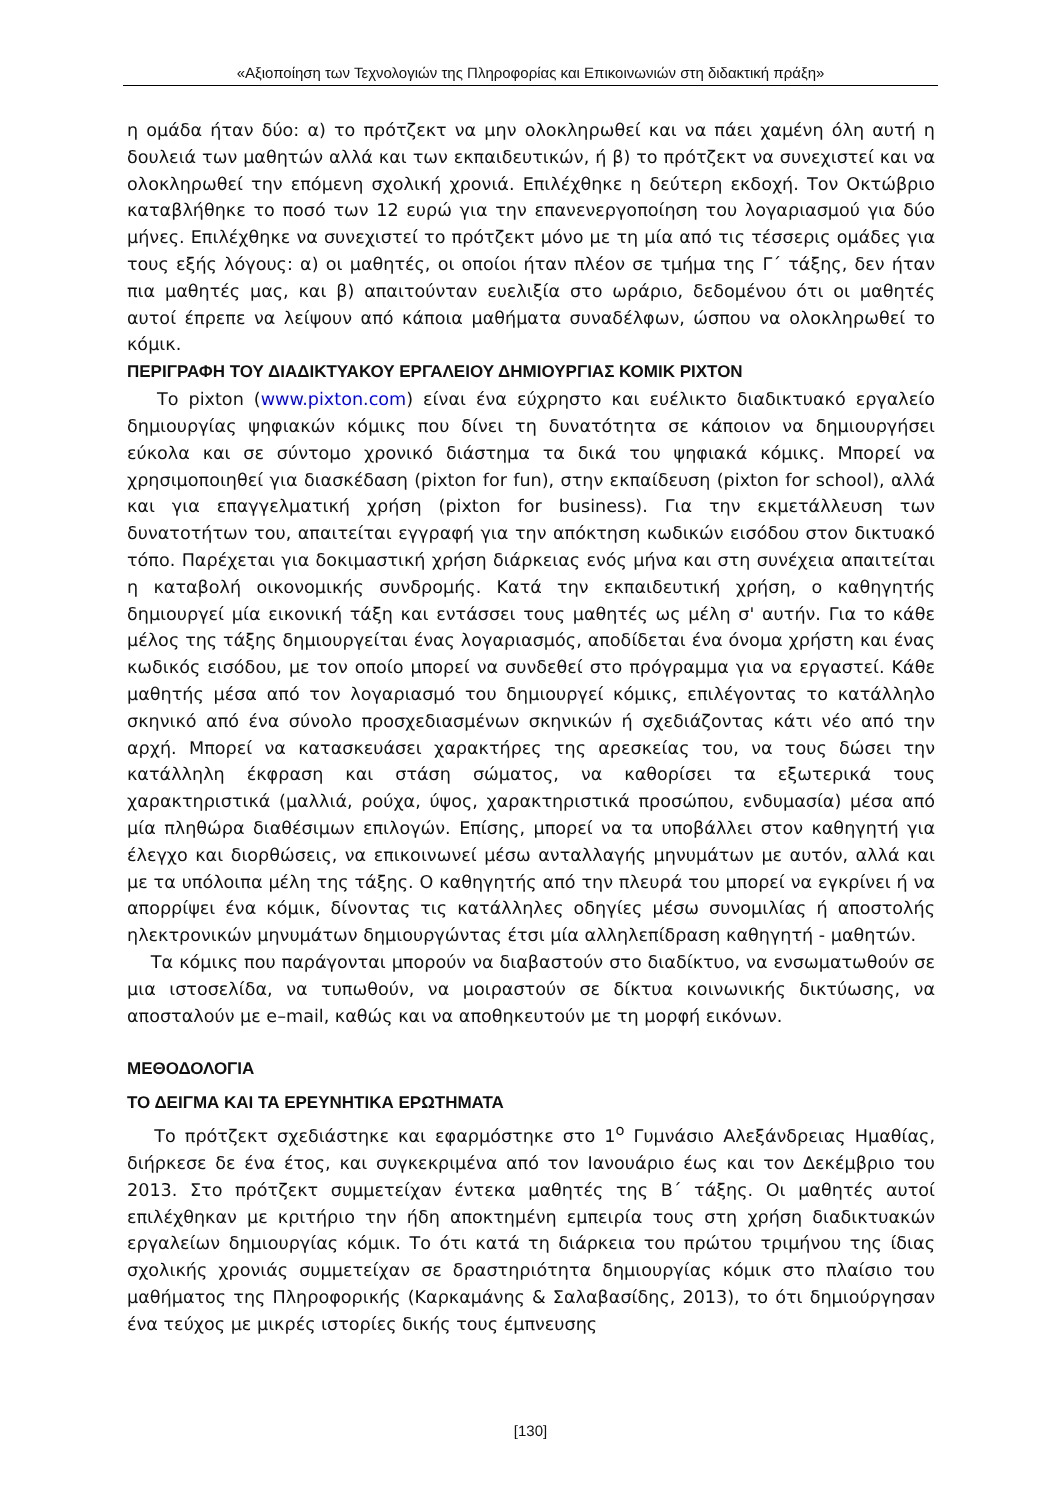«Αξιοποίηση των Τεχνολογιών της Πληροφορίας και Επικοινωνιών στη διδακτική πράξη»
η ομάδα ήταν δύο: α) το πρότζεκτ να μην ολοκληρωθεί και να πάει χαμένη όλη αυτή η δουλειά των μαθητών αλλά και των εκπαιδευτικών, ή β) το πρότζεκτ να συνεχιστεί και να ολοκληρωθεί την επόμενη σχολική χρονιά. Επιλέχθηκε η δεύτερη εκδοχή. Τον Οκτώβριο καταβλήθηκε το ποσό των 12 ευρώ για την επανενεργοποίηση του λογαριασμού για δύο μήνες. Επιλέχθηκε να συνεχιστεί το πρότζεκτ μόνο με τη μία από τις τέσσερις ομάδες για τους εξής λόγους: α) οι μαθητές, οι οποίοι ήταν πλέον σε τμήμα της Γ΄ τάξης, δεν ήταν πια μαθητές μας, και β) απαιτούνταν ευελιξία στο ωράριο, δεδομένου ότι οι μαθητές αυτοί έπρεπε να λείψουν από κάποια μαθήματα συναδέλφων, ώσπου να ολοκληρωθεί το κόμικ.
ΠΕΡΙΓΡΑΦΗ ΤΟΥ ΔΙΑΔΙΚΤΥΑΚΟΥ ΕΡΓΑΛΕΙΟΥ ΔΗΜΙΟΥΡΓΙΑΣ ΚΟΜΙΚ PIXTON
Το pixton (www.pixton.com) είναι ένα εύχρηστο και ευέλικτο διαδικτυακό εργαλείο δημιουργίας ψηφιακών κόμικς που δίνει τη δυνατότητα σε κάποιον να δημιουργήσει εύκολα και σε σύντομο χρονικό διάστημα τα δικά του ψηφιακά κόμικς. Μπορεί να χρησιμοποιηθεί για διασκέδαση (pixton for fun), στην εκπαίδευση (pixton for school), αλλά και για επαγγελματική χρήση (pixton for business). Για την εκμετάλλευση των δυνατοτήτων του, απαιτείται εγγραφή για την απόκτηση κωδικών εισόδου στον δικτυακό τόπο. Παρέχεται για δοκιμαστική χρήση διάρκειας ενός μήνα και στη συνέχεια απαιτείται η καταβολή οικονομικής συνδρομής. Κατά την εκπαιδευτική χρήση, ο καθηγητής δημιουργεί μία εικονική τάξη και εντάσσει τους μαθητές ως μέλη σ' αυτήν. Για το κάθε μέλος της τάξης δημιουργείται ένας λογαριασμός, αποδίδεται ένα όνομα χρήστη και ένας κωδικός εισόδου, με τον οποίο μπορεί να συνδεθεί στο πρόγραμμα για να εργαστεί. Κάθε μαθητής μέσα από τον λογαριασμό του δημιουργεί κόμικς, επιλέγοντας το κατάλληλο σκηνικό από ένα σύνολο προσχεδιασμένων σκηνικών ή σχεδιάζοντας κάτι νέο από την αρχή. Μπορεί να κατασκευάσει χαρακτήρες της αρεσκείας του, να τους δώσει την κατάλληλη έκφραση και στάση σώματος, να καθορίσει τα εξωτερικά τους χαρακτηριστικά (μαλλιά, ρούχα, ύψος, χαρακτηριστικά προσώπου, ενδυμασία) μέσα από μία πληθώρα διαθέσιμων επιλογών. Επίσης, μπορεί να τα υποβάλλει στον καθηγητή για έλεγχο και διορθώσεις, να επικοινωνεί μέσω ανταλλαγής μηνυμάτων με αυτόν, αλλά και με τα υπόλοιπα μέλη της τάξης. Ο καθηγητής από την πλευρά του μπορεί να εγκρίνει ή να απορρίψει ένα κόμικ, δίνοντας τις κατάλληλες οδηγίες μέσω συνομιλίας ή αποστολής ηλεκτρονικών μηνυμάτων δημιουργώντας έτσι μία αλληλεπίδραση καθηγητή - μαθητών.
Τα κόμικς που παράγονται μπορούν να διαβαστούν στο διαδίκτυο, να ενσωματωθούν σε μια ιστοσελίδα, να τυπωθούν, να μοιραστούν σε δίκτυα κοινωνικής δικτύωσης, να αποσταλούν με e–mail, καθώς και να αποθηκευτούν με τη μορφή εικόνων.
ΜΕΘΟΔΟΛΟΓΙΑ
ΤΟ ΔΕΙΓΜΑ ΚΑΙ ΤΑ ΕΡΕΥΝΗΤΙΚΑ ΕΡΩΤΗΜΑΤΑ
Το πρότζεκτ σχεδιάστηκε και εφαρμόστηκε στο 1<sup>ο</sup> Γυμνάσιο Αλεξάνδρειας Ημαθίας, διήρκεσε δε ένα έτος, και συγκεκριμένα από τον Ιανουάριο έως και τον Δεκέμβριο του 2013. Στο πρότζεκτ συμμετείχαν έντεκα μαθητές της Β΄ τάξης. Οι μαθητές αυτοί επιλέχθηκαν με κριτήριο την ήδη αποκτημένη εμπειρία τους στη χρήση διαδικτυακών εργαλείων δημιουργίας κόμικ. Το ότι κατά τη διάρκεια του πρώτου τριμήνου της ίδιας σχολικής χρονιάς συμμετείχαν σε δραστηριότητα δημιουργίας κόμικ στο πλαίσιο του μαθήματος της Πληροφορικής (Καρκαμάνης & Σαλαβασίδης, 2013), το ότι δημιούργησαν ένα τεύχος με μικρές ιστορίες δικής τους έμπνευσης
[130]